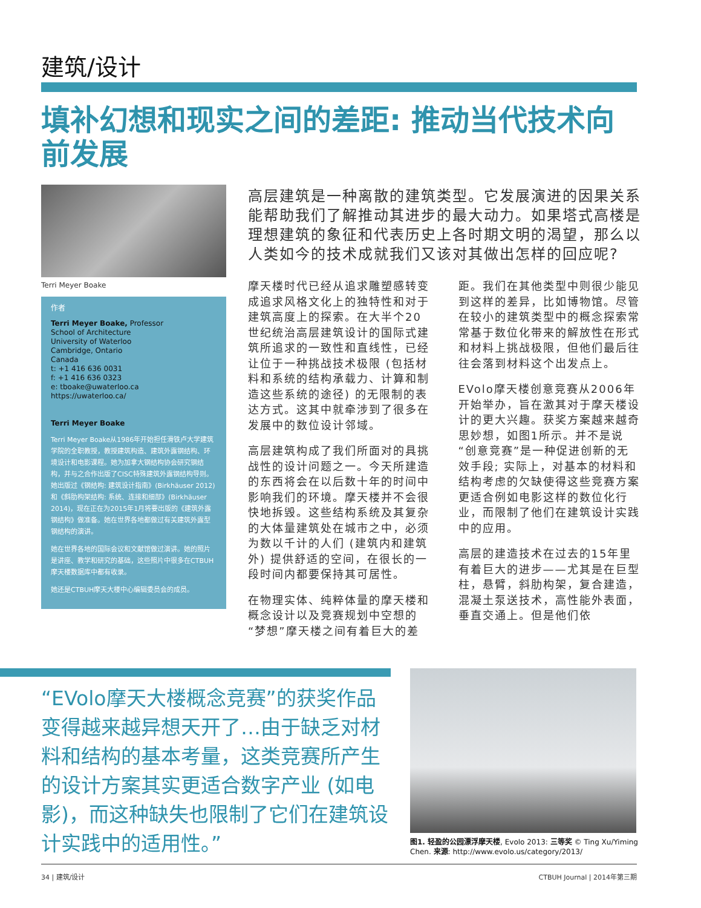建筑/设计
填补幻想和现实之间的差距: 推动当代技术向前发展
Terri Meyer Boake
作者
Terri Meyer Boake, Professor
School of Architecture
University of Waterloo
Cambridge, Ontario
Canada
t: +1 416 636 0031
f: +1 416 636 0323
e: tboake@uwaterloo.ca
https://uwaterloo.ca/
Terri Meyer Boake
Terri Meyer Boake从1986年开始担任滑铁卢大学建筑学院的全职教授，教授建筑构造、建筑外露钢结构、环境设计和电影课程。她为加拿大钢结构协会研究钢结构，并与之合作出版了CISC特殊建筑外露钢结构导则。她出版过《钢结构: 建筑设计指南》(Birkhäuser 2012) 和《斜肋构架结构: 系统、连接和细部》(Birkhäuser 2014)，现在正在为2015年1月将要出版的《建筑外露钢结构》做准备。她在世界各地都做过有关建筑外露型钢结构的演讲。
她在世界各地的国际会议和文献馆做过演讲。她的照片是讲座、教学和研究的基础，这些照片中很多在CTBUH摩天楼数据库中都有收录。
她还是CTBUH摩天大楼中心编辑委员会的成员。
高层建筑是一种离散的建筑类型。它发展演进的因果关系能帮助我们了解推动其进步的最大动力。如果塔式高楼是理想建筑的象征和代表历史上各时期文明的渴望，那么以人类如今的技术成就我们又该对其做出怎样的回应呢?
摩天楼时代已经从追求雕塑感转变成追求风格文化上的独特性和对于建筑高度上的探索。在大半个20世纪统治高层建筑设计的国际式建筑所追求的一致性和直线性，已经让位于一种挑战技术极限 (包括材料和系统的结构承载力、计算和制造这些系统的途径) 的无限制的表达方式。这其中就牵涉到了很多在发展中的数位设计邻域。
高层建筑构成了我们所面对的具挑战性的设计问题之一。今天所建造的东西将会在以后数十年的时间中影响我们的环境。摩天楼并不会很快地拆毁。这些结构系统及其复杂的大体量建筑处在城市之中，必须为数以千计的人们 (建筑内和建筑外) 提供舒适的空间，在很长的一段时间内都要保持其可居性。
在物理实体、纯粹体量的摩天楼和概念设计以及竞赛规划中空想的“梦想”摩天楼之间有着巨大的差距。我们在其他类型中则很少能见到这样的差异，比如博物馆。尽管在较小的建筑类型中的概念探索常常基于数位化带来的解放性在形式和材料上挑战极限，但他们最后往往会落到材料这个出发点上。
EVolo摩天楼创意竞赛从2006年开始举办，旨在激其对于摩天楼设计的更大兴趣。获奖方案越来越奇思妙想，如图1所示。并不是说“创意竞赛”是一种促进创新的无效手段; 实际上，对基本的材料和结构考虑的欠缺使得这些竞赛方案更适合例如电影这样的数位化行业，而限制了他们在建筑设计实践中的应用。
高层的建造技术在过去的15年里有着巨大的进步——尤其是在巨型柱，悬臂，斜肋构架，复合建造，混凝土泵送技术，高性能外表面，垂直交通上。但是他们依
“EVolo摩天大楼概念竞赛”的获奖作品变得越来越异想天开了…由于缺乏对材料和结构的基本考量，这类竞赛所产生的设计方案其实更适合数字产业 (如电影)，而这种缺失也限制了它们在建筑设计实践中的适用性。”
图1. 轻盈的公园漂浮摩天楼, Evolo 2013: 三等奖 © Ting Xu/Yiming Chen. 来源: http://www.evolo.us/category/2013/
34 | 建筑/设计 CTBUH Journal | 2014年第三期